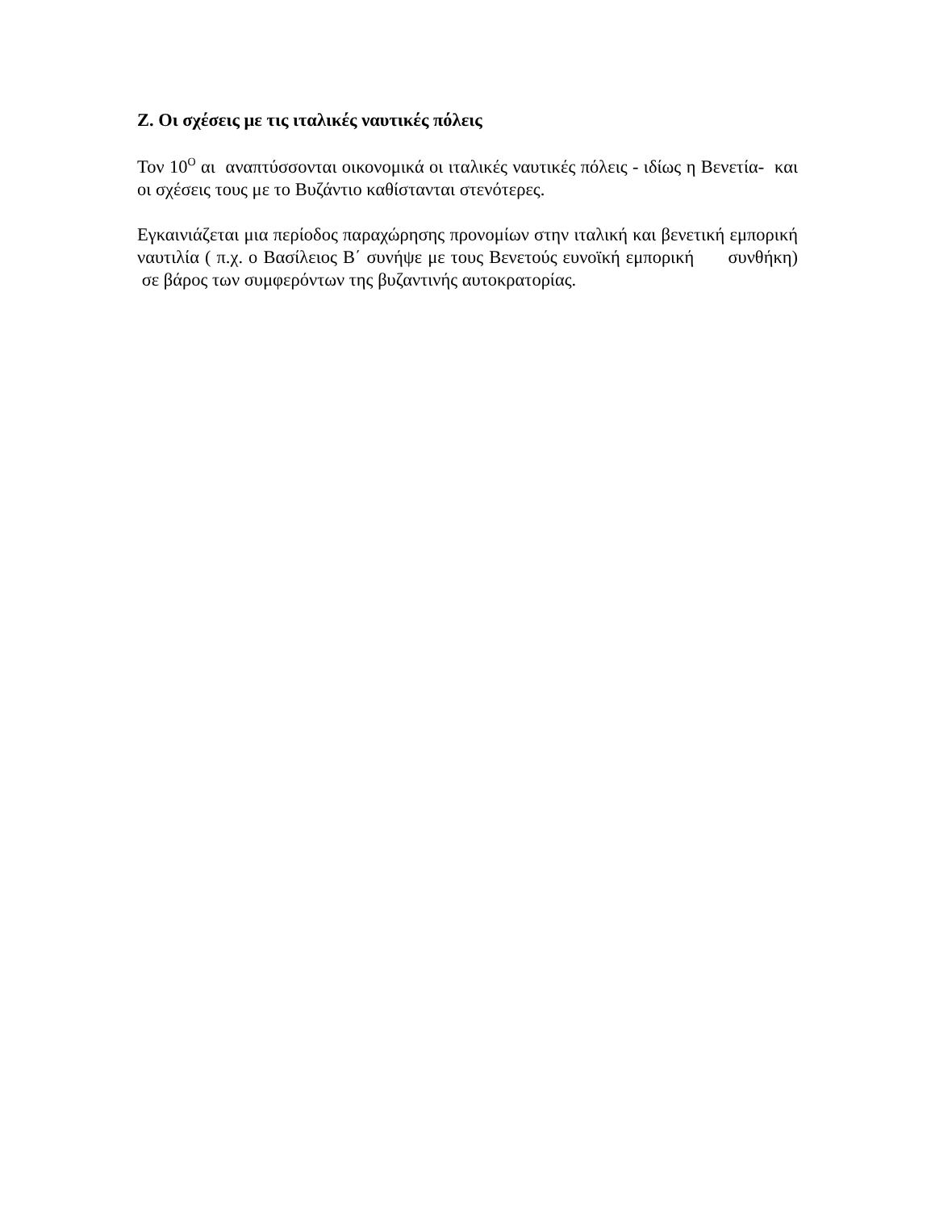Ζ. Οι σχέσεις με τις ιταλικές ναυτικές πόλεις
Τον 10<sup>Ο</sup> αι αναπτύσσονται οικονομικά οι ιταλικές ναυτικές πόλεις - ιδίως η Βενετία- και οι σχέσεις τους με το Βυζάντιο καθίστανται στενότερες.
Εγκαινιάζεται μια περίοδος παραχώρησης προνομίων στην ιταλική και βενετική εμπορική ναυτιλία ( π.χ. ο Βασίλειος Β΄ συνήψε με τους Βενετούς ευνοϊκή εμπορική συνθήκη) σε βάρος των συμφερόντων της βυζαντινής αυτοκρατορίας.